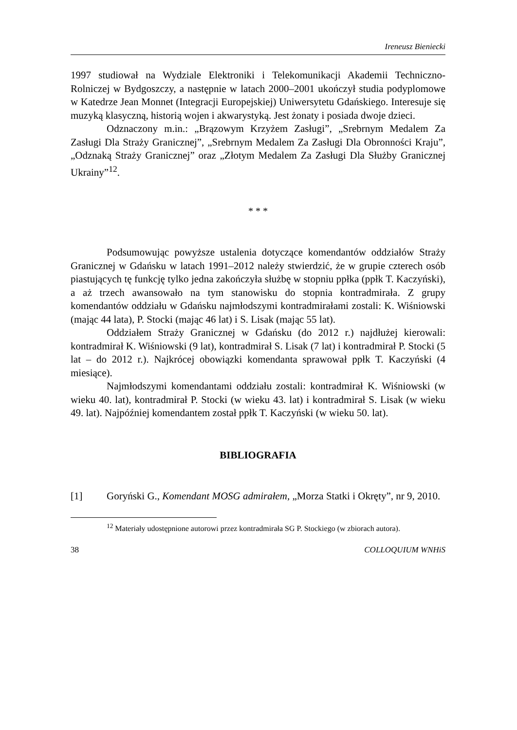Ireneusz Bieniecki
1997 studiował na Wydziale Elektroniki i Telekomunikacji Akademii Techniczno-Rolniczej w Bydgoszczy, a następnie w latach 2000–2001 ukończył studia podyplomowe w Katedrze Jean Monnet (Integracji Europejskiej) Uniwersytetu Gdańskiego. Interesuje się muzyką klasyczną, historią wojen i akwarystyką. Jest żonaty i posiada dwoje dzieci.
Odznaczony m.in.: „Brązowym Krzyżem Zasługi”, „Srebrnym Medalem Za Zasługi Dla Straży Granicznej”, „Srebrnym Medalem Za Zasługi Dla Obronności Kraju”, „Odznaką Straży Granicznej” oraz „Złotym Medalem Za Zasługi Dla Służby Granicznej Ukrainy”<sup>12</sup>.
* * *
Podsumowując powyższe ustalenia dotyczące komendantów oddziałów Straży Granicznej w Gdańsku w latach 1991–2012 należy stwierdzić, że w grupie czterech osób piastujących tę funkcję tylko jedna zakończyła służbę w stopniu ppłka (ppłk T. Kaczyński), a aż trzech awansowało na tym stanowisku do stopnia kontradmirała. Z grupy komendantów oddziału w Gdańsku najmłodszymi kontradmirałami zostali: K. Wiśniowski (mając 44 lata), P. Stocki (mając 46 lat) i S. Lisak (mając 55 lat).
Oddziałem Straży Granicznej w Gdańsku (do 2012 r.) najdłużej kierowali: kontradmirał K. Wiśniowski (9 lat), kontradmirał S. Lisak (7 lat) i kontradmirał P. Stocki (5 lat – do 2012 r.). Najkrócej obowiązki komendanta sprawował ppłk T. Kaczyński (4 miesiące).
Najmłodszymi komendantami oddziału zostali: kontradmirał K. Wiśniowski (w wieku 40. lat), kontradmirał P. Stocki (w wieku 43. lat) i kontradmirał S. Lisak (w wieku 49. lat). Najpóźniej komendantem został ppłk T. Kaczyński (w wieku 50. lat).
BIBLIOGRAFIA
[1] Goryński G., Komendant MOSG admirałem, „Morza Statki i Okręty”, nr 9, 2010.
<sup>12</sup> Materiały udostępnione autorowi przez kontradmirała SG P. Stockiego (w zbiorach autora).
38 COLLOQUIUM WNHiS